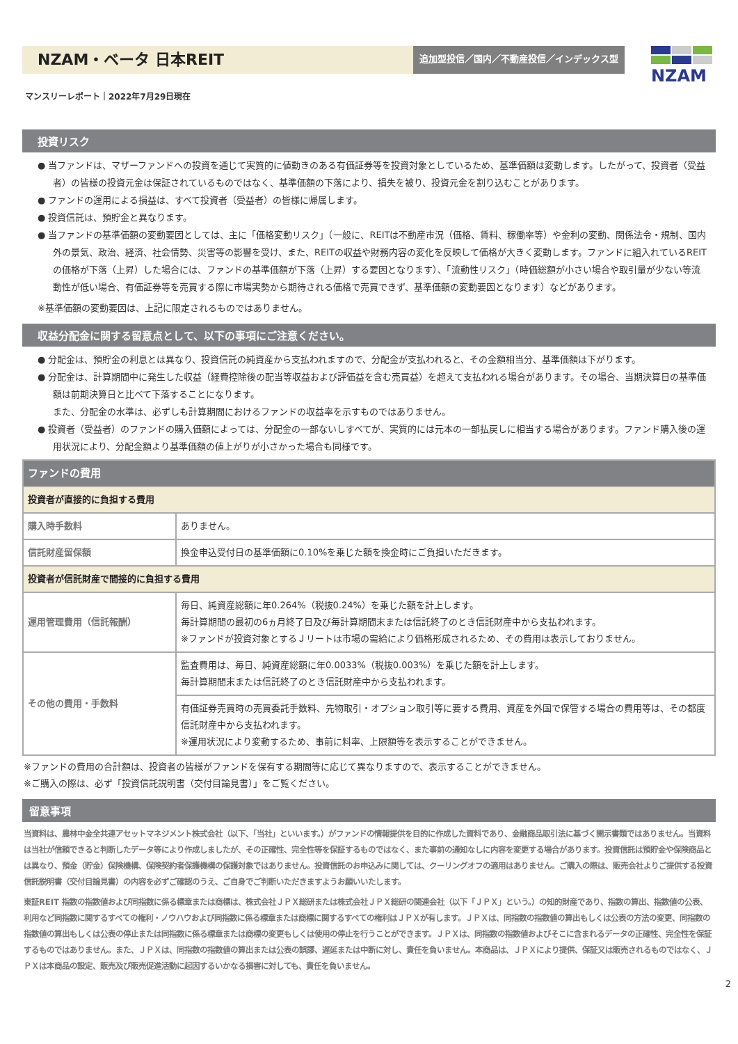NZAM・ベータ 日本REIT
追加型投信／国内／不動産投信／インデックス型
NZAM
マンスリーレポート｜2022年7月29日現在
投資リスク
● 当ファンドは、マザーファンドへの投資を通じて実質的に値動きのある有価証券等を投資対象としているため、基準価額は変動します。したがって、投資者（受益者）の皆様の投資元金は保証されているものではなく、基準価額の下落により、損失を被り、投資元金を割り込むことがあります。
● ファンドの運用による損益は、すべて投資者（受益者）の皆様に帰属します。
● 投資信託は、預貯金と異なります。
● 当ファンドの基準価額の変動要因としては、主に「価格変動リスク」（一般に、REITは不動産市況（価格、賃料、稼働率等）や金利の変動、関係法令・規制、国内外の景気、政治、経済、社会情勢、災害等の影響を受け、また、REITの収益や財務内容の変化を反映して価格が大きく変動します。ファンドに組入れているREITの価格が下落（上昇）した場合には、ファンドの基準価額が下落（上昇）する要因となります）、「流動性リスク」（時価総額が小さい場合や取引量が少ない等流動性が低い場合、有価証券等を売買する際に市場実勢から期待される価格で売買できず、基準価額の変動要因となります）などがあります。
※基準価額の変動要因は、上記に限定されるものではありません。
収益分配金に関する留意点として、以下の事項にご注意ください。
● 分配金は、預貯金の利息とは異なり、投資信託の純資産から支払われますので、分配金が支払われると、その金額相当分、基準価額は下がります。
● 分配金は、計算期間中に発生した収益（経費控除後の配当等収益および評価益を含む売買益）を超えて支払われる場合があります。その場合、当期決算日の基準価額は前期決算日と比べて下落することになります。
また、分配金の水準は、必ずしも計算期間におけるファンドの収益率を示すものではありません。
● 投資者（受益者）のファンドの購入価額によっては、分配金の一部ないしすべてが、実質的には元本の一部払戻しに相当する場合があります。ファンド購入後の運用状況により、分配金額より基準価額の値上がりが小さかった場合も同様です。
| ファンドの費用 | |
| --- | --- |
| 投資者が直接的に負担する費用 | |
| 購入時手数料 | ありません。 |
| 信託財産留保額 | 換金申込受付日の基準価額に0.10%を乗じた額を換金時にご負担いただきます。 |
| 投資者が信託財産で間接的に負担する費用 | |
| 運用管理費用（信託報酬） | 毎日、純資産総額に年0.264%（税抜0.24%）を乗じた額を計上します。 毎計算期間の最初の6ヵ月終了日及び毎計算期間末または信託終了のとき信託財産中から支払われます。 ※ファンドが投資対象とするＪリートは市場の需給により価格形成されるため、その費用は表示しておりません。 |
| その他の費用・手数料 | 監査費用は、毎日、純資産総額に年0.0033%（税抜0.003%）を乗じた額を計上します。 毎計算期間末または信託終了のとき信託財産中から支払われます。 |
| | 有価証券売買時の売買委託手数料、先物取引・オプション取引等に要する費用、資産を外国で保管する場合の費用等は、その都度信託財産中から支払われます。 ※運用状況により変動するため、事前に料率、上限額等を表示することができません。 |
※ファンドの費用の合計額は、投資者の皆様がファンドを保有する期間等に応じて異なりますので、表示することができません。
※ご購入の際は、必ず「投資信託説明書（交付目論見書）」をご覧ください。
留意事項
当資料は、農林中金全共連アセットマネジメント株式会社（以下、「当社」といいます。）がファンドの情報提供を目的に作成した資料であり、金融商品取引法に基づく開示書類ではありません。当資料は当社が信頼できると判断したデータ等により作成しましたが、その正確性、完全性等を保証するものではなく、また事前の通知なしに内容を変更する場合があります。投資信託は預貯金や保険商品とは異なり、預金（貯金）保険機構、保険契約者保護機構の保護対象ではありません。投資信託のお申込みに関しては、クーリングオフの適用はありません。ご購入の際は、販売会社よりご提供する投資信託説明書（交付目論見書）の内容を必ずご確認のうえ、ご自身でご判断いただきますようお願いいたします。
東証REIT 指数の指数値および同指数に係る標章または商標は、株式会社ＪＰＸ総研または株式会社ＪＰＸ総研の関連会社（以下「ＪＰＸ」という。）の知的財産であり、指数の算出、指数値の公表、利用など同指数に関するすべての権利・ノウハウおよび同指数に係る標章または商標に関するすべての権利はＪＰＸが有します。ＪＰＸは、同指数の指数値の算出もしくは公表の方法の変更、同指数の指数値の算出もしくは公表の停止または同指数に係る標章または商標の変更もしくは使用の停止を行うことができます。ＪＰＸは、同指数の指数値およびそこに含まれるデータの正確性、完全性を保証するものではありません。また、ＪＰＸは、同指数の指数値の算出または公表の誤謬、遅延または中断に対し、責任を負いません。本商品は、ＪＰＸにより提供、保証又は販売されるものではなく、ＪＰＸは本商品の設定、販売及び販売促進活動に起因するいかなる損害に対しても、責任を負いません。
2